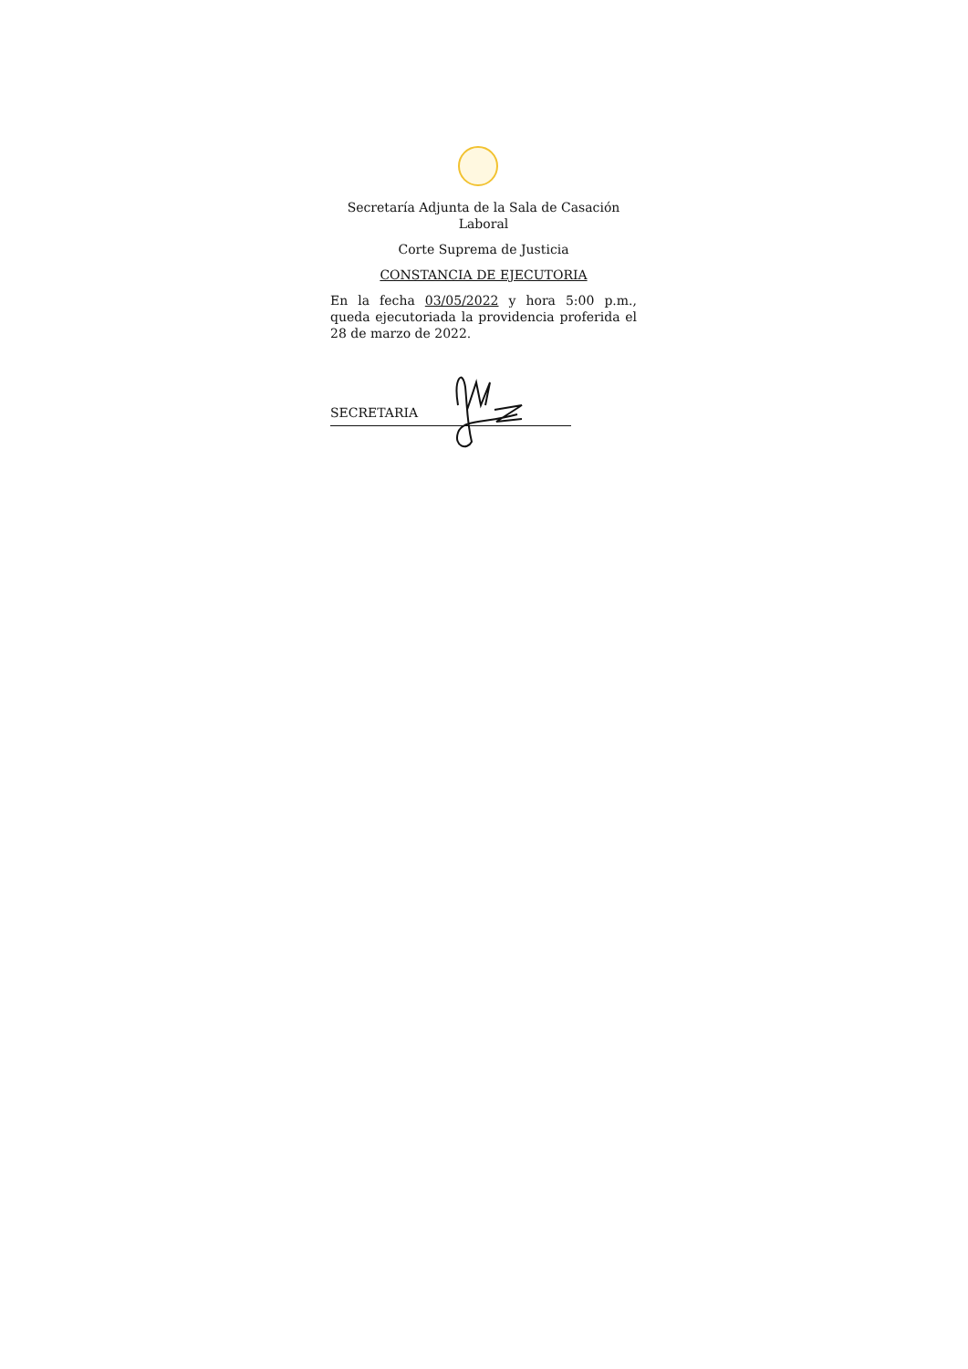Secretaría Adjunta de la Sala de Casación Laboral
Corte Suprema de Justicia
CONSTANCIA DE EJECUTORIA
En la fecha 03/05/2022 y hora 5:00 p.m., queda ejecutoriada la providencia proferida el 28 de marzo de 2022.
SECRETARIA